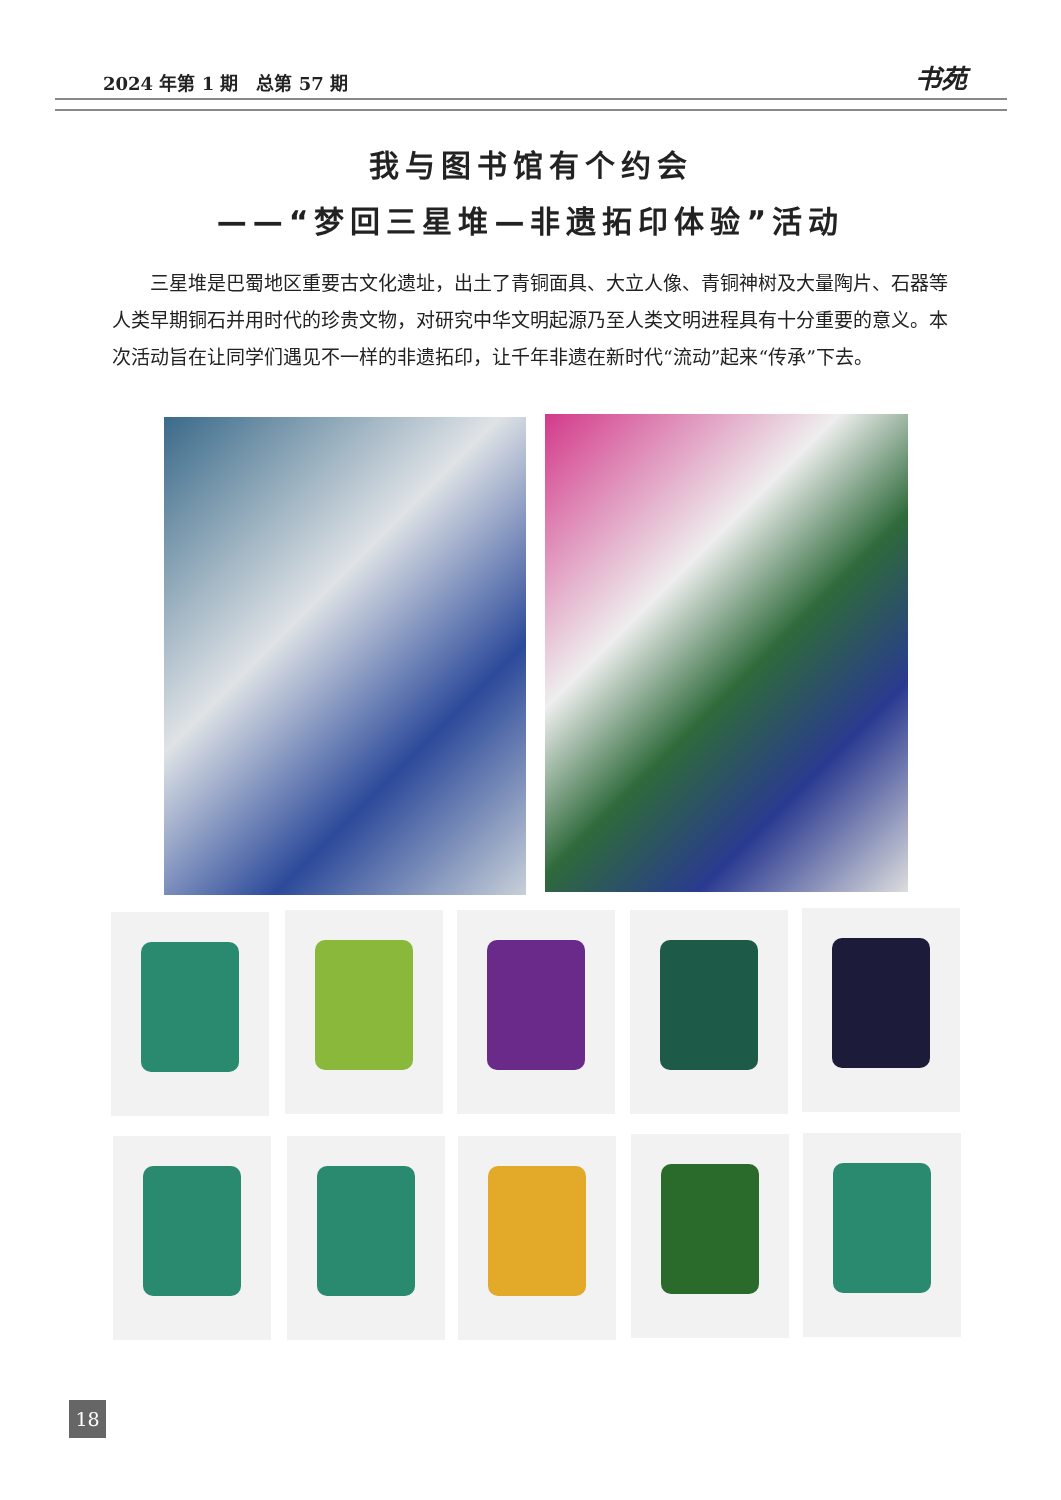2024 年第 1 期　总第 57 期 书苑
我与图书馆有个约会
——“梦回三星堆—非遗拓印体验”活动
三星堆是巴蜀地区重要古文化遗址，出土了青铜面具、大立人像、青铜神树及大量陶片、石器等人类早期铜石并用时代的珍贵文物，对研究中华文明起源乃至人类文明进程具有十分重要的意义。本次活动旨在让同学们遇见不一样的非遗拓印，让千年非遗在新时代“流动”起来“传承”下去。
18